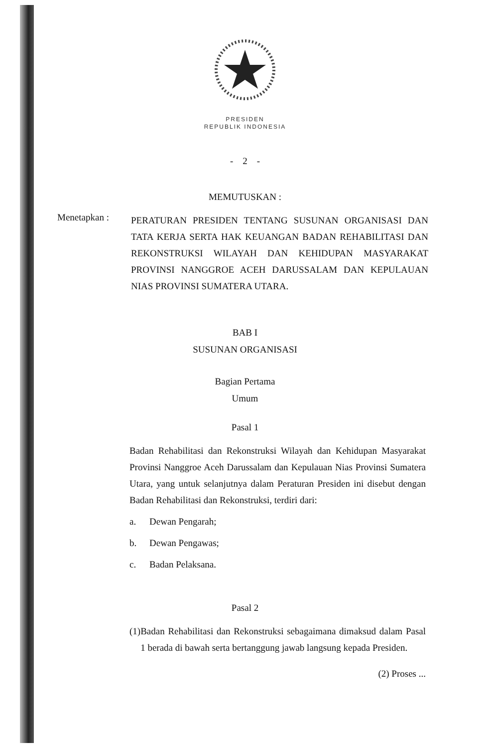PRESIDEN
REPUBLIK INDONESIA
- 2 -
MEMUTUSKAN :
Menetapkan :
PERATURAN PRESIDEN TENTANG SUSUNAN ORGANISASI DAN TATA KERJA SERTA HAK KEUANGAN BADAN REHABILITASI DAN REKONSTRUKSI WILAYAH DAN KEHIDUPAN MASYARAKAT PROVINSI NANGGROE ACEH DARUSSALAM DAN KEPULAUAN NIAS PROVINSI SUMATERA UTARA.
BAB I
SUSUNAN ORGANISASI
Bagian Pertama
Umum
Pasal 1
Badan Rehabilitasi dan Rekonstruksi Wilayah dan Kehidupan Masyarakat Provinsi Nanggroe Aceh Darussalam dan Kepulauan Nias Provinsi Sumatera Utara, yang untuk selanjutnya dalam Peraturan Presiden ini disebut dengan Badan Rehabilitasi dan Rekonstruksi, terdiri dari:
a. Dewan Pengarah;
b. Dewan Pengawas;
c. Badan Pelaksana.
Pasal 2
(1) Badan Rehabilitasi dan Rekonstruksi sebagaimana dimaksud dalam Pasal 1 berada di bawah serta bertanggung jawab langsung kepada Presiden.
(2) Proses ...